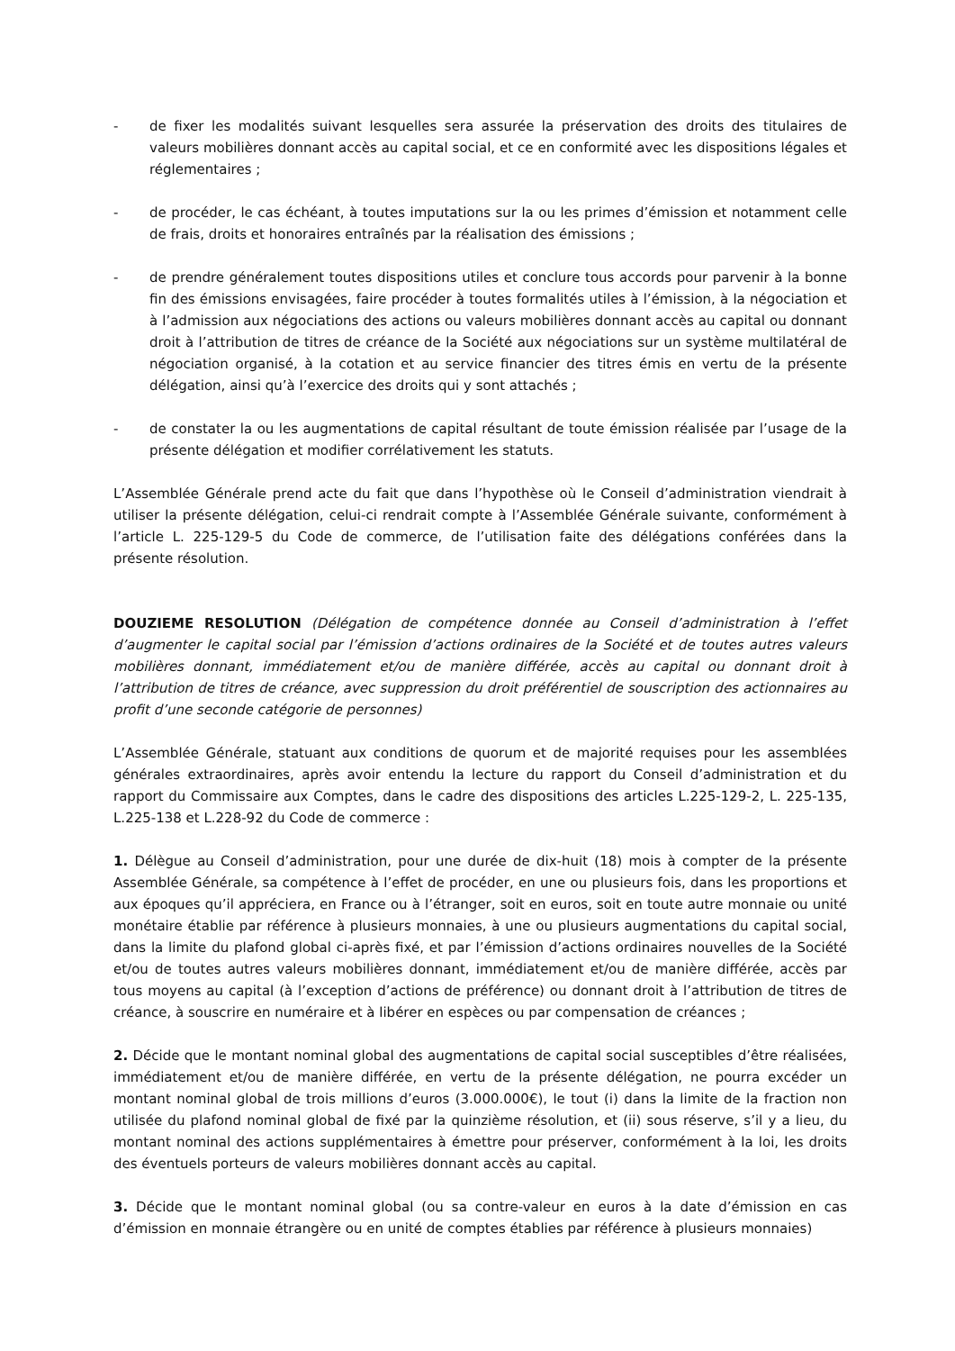- de fixer les modalités suivant lesquelles sera assurée la préservation des droits des titulaires de valeurs mobilières donnant accès au capital social, et ce en conformité avec les dispositions légales et réglementaires ;
- de procéder, le cas échéant, à toutes imputations sur la ou les primes d’émission et notamment celle de frais, droits et honoraires entraînés par la réalisation des émissions ;
- de prendre généralement toutes dispositions utiles et conclure tous accords pour parvenir à la bonne fin des émissions envisagées, faire procéder à toutes formalités utiles à l’émission, à la négociation et à l’admission aux négociations des actions ou valeurs mobilières donnant accès au capital ou donnant droit à l’attribution de titres de créance de la Société aux négociations sur un système multilatéral de négociation organisé, à la cotation et au service financier des titres émis en vertu de la présente délégation, ainsi qu’à l’exercice des droits qui y sont attachés ;
- de constater la ou les augmentations de capital résultant de toute émission réalisée par l’usage de la présente délégation et modifier corrélativement les statuts.
L’Assemblée Générale prend acte du fait que dans l’hypothèse où le Conseil d’administration viendrait à utiliser la présente délégation, celui-ci rendrait compte à l’Assemblée Générale suivante, conformément à l’article L. 225-129-5 du Code de commerce, de l’utilisation faite des délégations conférées dans la présente résolution.
DOUZIEME RESOLUTION (Délégation de compétence donnée au Conseil d’administration à l’effet d’augmenter le capital social par l’émission d’actions ordinaires de la Société et de toutes autres valeurs mobilières donnant, immédiatement et/ou de manière différée, accès au capital ou donnant droit à l’attribution de titres de créance, avec suppression du droit préférentiel de souscription des actionnaires au profit d’une seconde catégorie de personnes)
L’Assemblée Générale, statuant aux conditions de quorum et de majorité requises pour les assemblées générales extraordinaires, après avoir entendu la lecture du rapport du Conseil d’administration et du rapport du Commissaire aux Comptes, dans le cadre des dispositions des articles L.225-129-2, L. 225-135, L.225-138 et L.228-92 du Code de commerce :
1. Délègue au Conseil d’administration, pour une durée de dix-huit (18) mois à compter de la présente Assemblée Générale, sa compétence à l’effet de procéder, en une ou plusieurs fois, dans les proportions et aux époques qu’il appréciera, en France ou à l’étranger, soit en euros, soit en toute autre monnaie ou unité monétaire établie par référence à plusieurs monnaies, à une ou plusieurs augmentations du capital social, dans la limite du plafond global ci-après fixé, et par l’émission d’actions ordinaires nouvelles de la Société et/ou de toutes autres valeurs mobilières donnant, immédiatement et/ou de manière différée, accès par tous moyens au capital (à l’exception d’actions de préférence) ou donnant droit à l’attribution de titres de créance, à souscrire en numéraire et à libérer en espèces ou par compensation de créances ;
2. Décide que le montant nominal global des augmentations de capital social susceptibles d’être réalisées, immédiatement et/ou de manière différée, en vertu de la présente délégation, ne pourra excéder un montant nominal global de trois millions d’euros (3.000.000€), le tout (i) dans la limite de la fraction non utilisée du plafond nominal global de fixé par la quinzième résolution, et (ii) sous réserve, s’il y a lieu, du montant nominal des actions supplémentaires à émettre pour préserver, conformément à la loi, les droits des éventuels porteurs de valeurs mobilières donnant accès au capital.
3. Décide que le montant nominal global (ou sa contre-valeur en euros à la date d’émission en cas d’émission en monnaie étrangère ou en unité de comptes établies par référence à plusieurs monnaies)